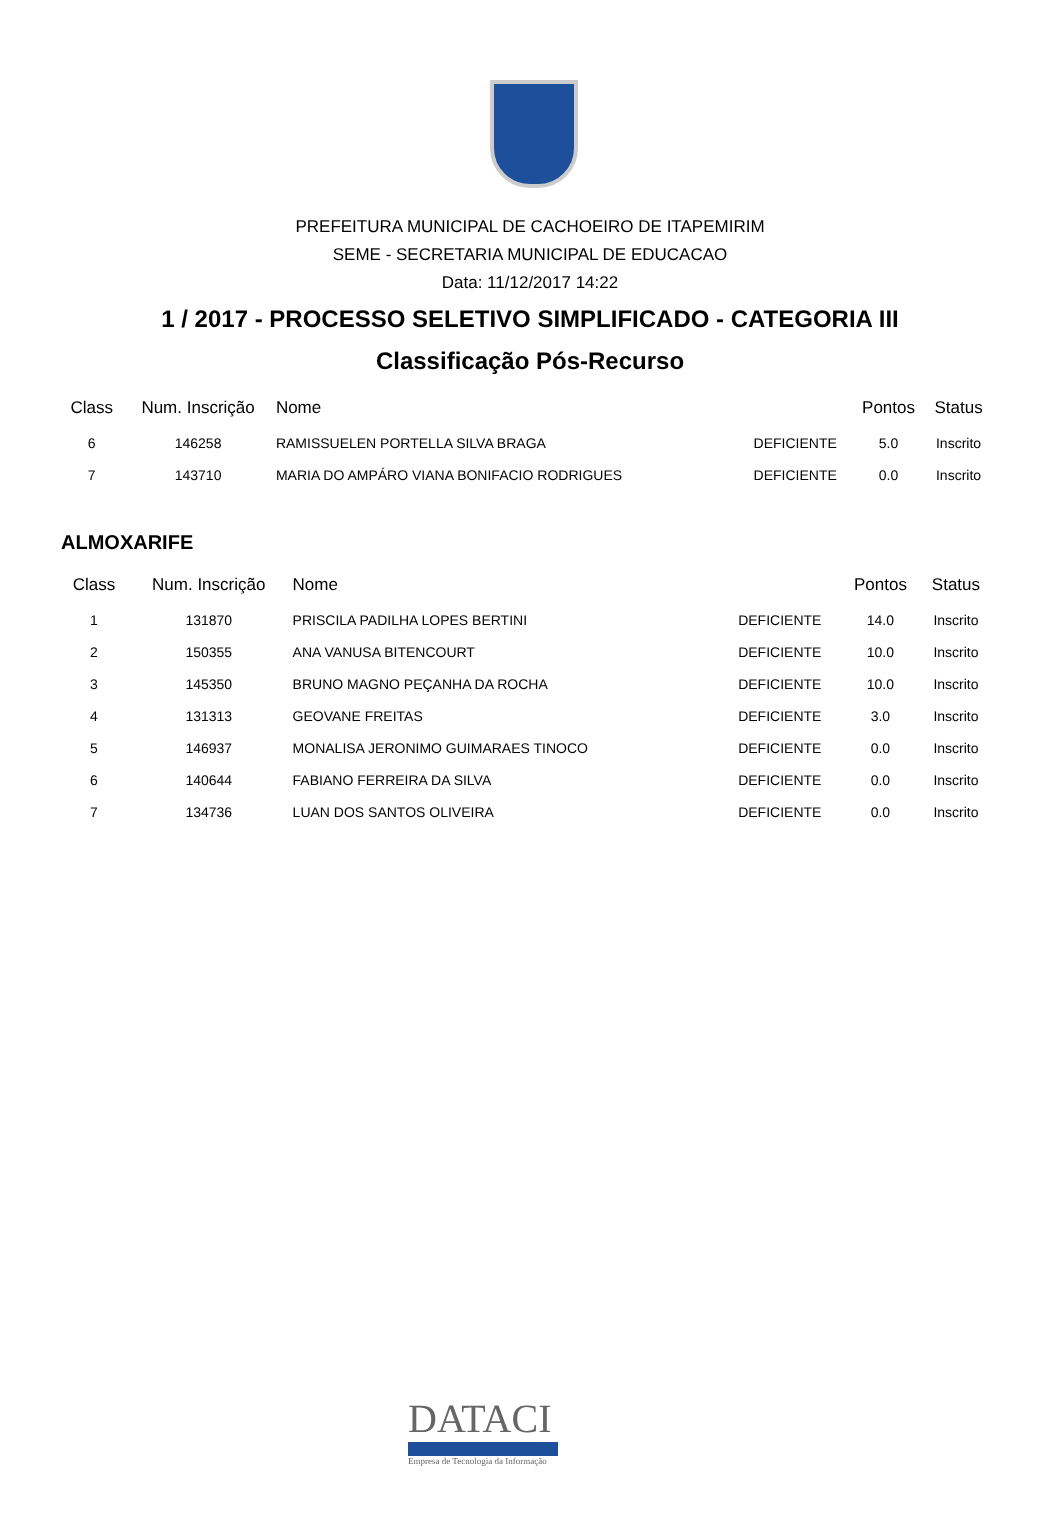PREFEITURA MUNICIPAL DE CACHOEIRO DE ITAPEMIRIM
SEME - SECRETARIA MUNICIPAL DE EDUCACAO
Data: 11/12/2017 14:22
1 / 2017 - PROCESSO SELETIVO SIMPLIFICADO - CATEGORIA III
Classificação Pós-Recurso
| Class | Num. Inscrição | Nome | | Pontos | Status |
| --- | --- | --- | --- | --- | --- |
| 6 | 146258 | RAMISSUELEN PORTELLA SILVA BRAGA | DEFICIENTE | 5.0 | Inscrito |
| 7 | 143710 | MARIA DO AMPÁRO VIANA BONIFACIO RODRIGUES | DEFICIENTE | 0.0 | Inscrito |
ALMOXARIFE
| Class | Num. Inscrição | Nome | | Pontos | Status |
| --- | --- | --- | --- | --- | --- |
| 1 | 131870 | PRISCILA PADILHA LOPES BERTINI | DEFICIENTE | 14.0 | Inscrito |
| 2 | 150355 | ANA VANUSA BITENCOURT | DEFICIENTE | 10.0 | Inscrito |
| 3 | 145350 | BRUNO MAGNO PEÇANHA DA ROCHA | DEFICIENTE | 10.0 | Inscrito |
| 4 | 131313 | GEOVANE FREITAS | DEFICIENTE | 3.0 | Inscrito |
| 5 | 146937 | MONALISA JERONIMO GUIMARAES TINOCO | DEFICIENTE | 0.0 | Inscrito |
| 6 | 140644 | FABIANO FERREIRA DA SILVA | DEFICIENTE | 0.0 | Inscrito |
| 7 | 134736 | LUAN DOS SANTOS OLIVEIRA | DEFICIENTE | 0.0 | Inscrito |
DATACI
Empresa de Tecnologia da Informação